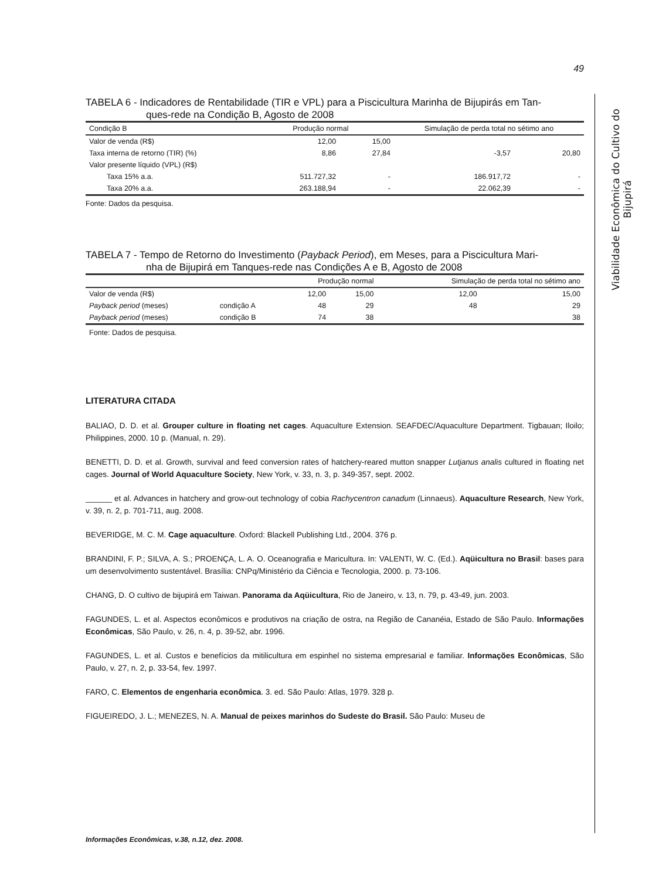Viabilidade Econômica do Cultivo do Bijupirá
49
TABELA 6 - Indicadores de Rentabilidade (TIR e VPL) para a Piscicultura Marinha de Bijupirás em Tan-
ques-rede na Condição B, Agosto de 2008
| Condição B | Produção normal | | Simulação de perda total no sétimo ano | |
| --- | --- | --- | --- | --- |
| Valor de venda (R$) | 12,00 | 15,00 | | |
| Taxa interna de retorno (TIR) (%) | 8,86 | 27,84 | -3,57 | 20,80 |
| Valor presente líquido (VPL) (R$) | | | | |
| Taxa 15% a.a. | 511.727,32 | - | 186.917,72 | - |
| Taxa 20% a.a. | 263.188,94 | - | 22.062,39 | - |
Fonte: Dados da pesquisa.
TABELA 7 - Tempo de Retorno do Investimento (Payback Period), em Meses, para a Piscicultura Mari-
nha de Bijupirá em Tanques-rede nas Condições A e B, Agosto de 2008
| | | Produção normal | | Simulação de perda total no sétimo ano | |
| --- | --- | --- | --- | --- | --- |
| Valor de venda (R$) | | 12,00 | 15,00 | 12,00 | 15,00 |
| Payback period (meses) | condição A | 48 | 29 | 48 | 29 |
| Payback period (meses) | condição B | 74 | 38 | | 38 |
Fonte: Dados de pesquisa.
LITERATURA CITADA
BALIAO, D. D. et al. Grouper culture in floating net cages. Aquaculture Extension. SEAFDEC/Aquaculture Department. Tigbauan; Iloilo; Philippines, 2000. 10 p. (Manual, n. 29).
BENETTI, D. D. et al. Growth, survival and feed conversion rates of hatchery-reared mutton snapper Lutjanus analis cultured in floating net cages. Journal of World Aquaculture Society, New York, v. 33, n. 3, p. 349-357, sept. 2002.
______ et al. Advances in hatchery and grow-out technology of cobia Rachycentron canadum (Linnaeus). Aquaculture Research, New York, v. 39, n. 2, p. 701-711, aug. 2008.
BEVERIDGE, M. C. M. Cage aquaculture. Oxford: Blackell Publishing Ltd., 2004. 376 p.
BRANDINI, F. P.; SILVA, A. S.; PROENÇA, L. A. O. Oceanografia e Maricultura. In: VALENTI, W. C. (Ed.). Aqüicultura no Brasil: bases para um desenvolvimento sustentável. Brasília: CNPq/Ministério da Ciência e Tecnologia, 2000. p. 73-106.
CHANG, D. O cultivo de bijupirá em Taiwan. Panorama da Aqüicultura, Rio de Janeiro, v. 13, n. 79, p. 43-49, jun. 2003.
FAGUNDES, L. et al. Aspectos econômicos e produtivos na criação de ostra, na Região de Cananéia, Estado de São Paulo. Informações Econômicas, São Paulo, v. 26, n. 4, p. 39-52, abr. 1996.
FAGUNDES, L. et al. Custos e benefícios da mitilicultura em espinhel no sistema empresarial e familiar. Informações Econômicas, São Paulo, v. 27, n. 2, p. 33-54, fev. 1997.
FARO, C. Elementos de engenharia econômica. 3. ed. São Paulo: Atlas, 1979. 328 p.
FIGUEIREDO, J. L.; MENEZES, N. A. Manual de peixes marinhos do Sudeste do Brasil. São Paulo: Museu de
Informações Econômicas, v.38, n.12, dez. 2008.